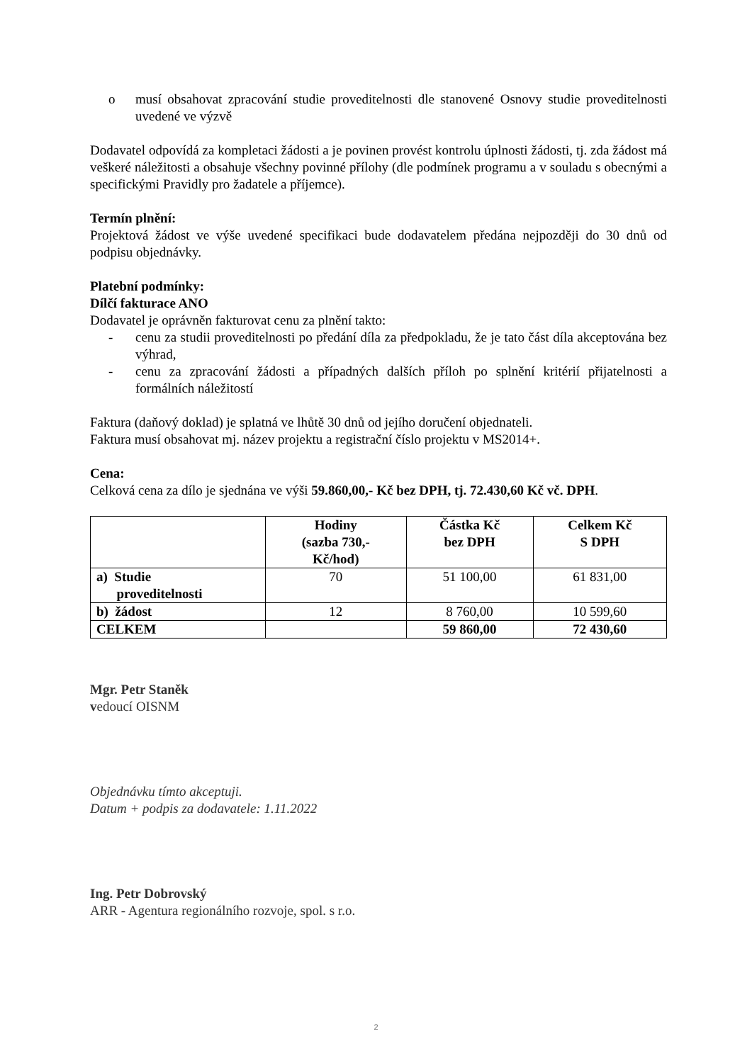o musí obsahovat zpracování studie proveditelnosti dle stanovené Osnovy studie proveditelnosti uvedené ve výzvě
Dodavatel odpovídá za kompletaci žádosti a je povinen provést kontrolu úplnosti žádosti, tj. zda žádost má veškeré náležitosti a obsahuje všechny povinné přílohy (dle podmínek programu a v souladu s obecnými a specifickými Pravidly pro žadatele a příjemce).
Termín plnění:
Projektová žádost ve výše uvedené specifikaci bude dodavatelem předána nejpozději do 30 dnů od podpisu objednávky.
Platební podmínky:
Dílčí fakturace ANO
Dodavatel je oprávněn fakturovat cenu za plnění takto:
- cenu za studii proveditelnosti po předání díla za předpokladu, že je tato část díla akceptována bez výhrad,
- cenu za zpracování žádosti a případných dalších příloh po splnění kritérií přijatelnosti a formálních náležitostí
Faktura (daňový doklad) je splatná ve lhůtě 30 dnů od jejího doručení objednateli.
Faktura musí obsahovat mj. název projektu a registrační číslo projektu v MS2014+.
Cena:
Celková cena za dílo je sjednána ve výši 59.860,00,- Kč bez DPH, tj. 72.430,60 Kč vč. DPH.
| | Hodiny (sazba 730,- Kč/hod) | Částka Kč bez DPH | Celkem Kč S DPH |
| --- | --- | --- | --- |
| a) Studie proveditelnosti | 70 | 51 100,00 | 61 831,00 |
| b) žádost | 12 | 8 760,00 | 10 599,60 |
| CELKEM | | 59 860,00 | 72 430,60 |
Mgr. Petr Staněk
vedoucí OISNM
Objednávku tímto akceptuji.
Datum + podpis za dodavatele: 1.11.2022
Ing. Petr Dobrovský
ARR - Agentura regionálního rozvoje, spol. s r.o.
2